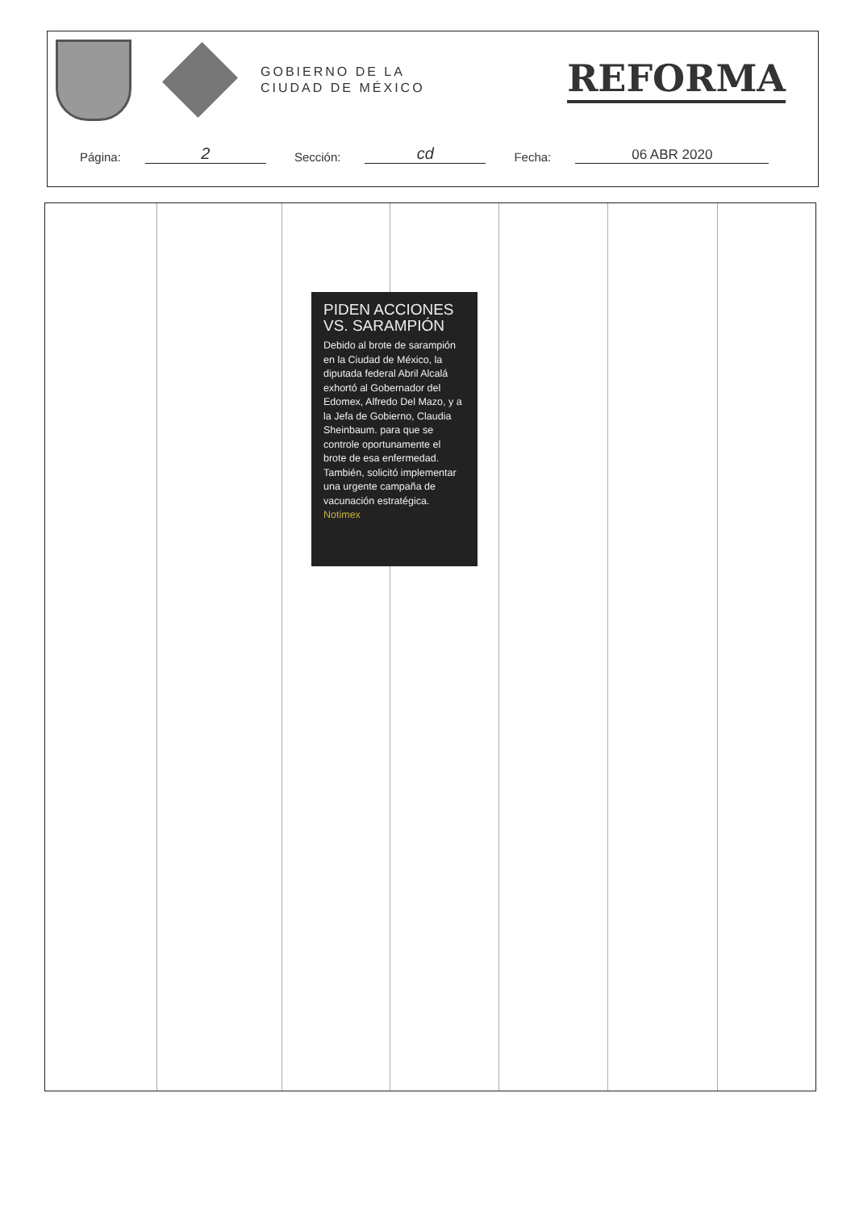GOBIERNO DE LA
CIUDAD DE MÉXICO
REFORMA
Página: 2 Sección: cd Fecha: 06 ABR 2020
PIDEN ACCIONES VS. SARAMPIÓN
Debido al brote de sarampión en la Ciudad de México, la diputada federal Abril Alcalá exhortó al Gobernador del Edomex, Alfredo Del Mazo, y a la Jefa de Gobierno, Claudia Sheinbaum. para que se controle oportunamente el brote de esa enfermedad. También, solicitó implementar una urgente campaña de vacunación estratégica. Notimex